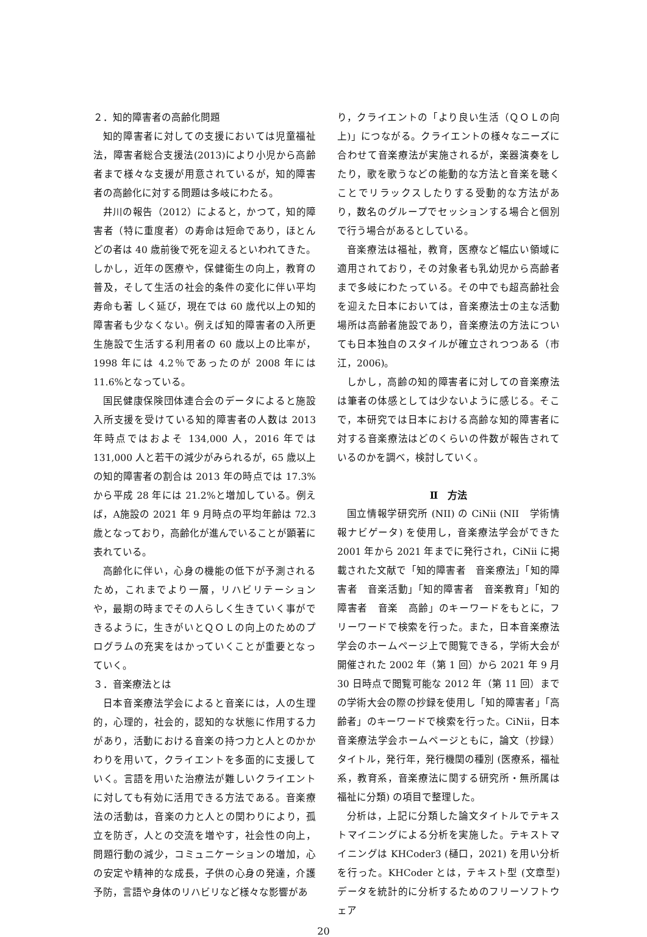２．知的障害者の高齢化問題
知的障害者に対しての支援においては児童福祉法，障害者総合支援法(2013)により小児から高齢者まで様々な支援が用意されているが，知的障害者の高齢化に対する問題は多岐にわたる。
井川の報告（2012）によると，かつて，知的障害者（特に重度者）の寿命は短命であり，ほとんどの者は 40 歳前後で死を迎えるといわれてきた。しかし，近年の医療や，保健衛生の向上，教育の普及，そして生活の社会的条件の変化に伴い平均寿命も著 しく延び，現在では 60 歳代以上の知的障害者も少なくない。例えば知的障害者の入所更生施設で生活する利用者の 60 歳以上の比率が，1998 年には 4.2％であったのが 2008 年には 11.6%となっている。
国民健康保険団体連合会のデータによると施設入所支援を受けている知的障害者の人数は 2013 年時点ではおよそ 134,000 人，2016 年では 131,000 人と若干の減少がみられるが，65 歳以上の知的障害者の割合は 2013 年の時点では 17.3% から平成 28 年には 21.2%と増加している。例えば，A施設の 2021 年 9 月時点の平均年齢は 72.3 歳となっており，高齢化が進んでいることが顕著に表れている。
高齢化に伴い，心身の機能の低下が予測されるため，これまでより一層，リハビリテーションや，最期の時までその人らしく生きていく事ができるように，生きがいとＱＯＬの向上のためのプログラムの充実をはかっていくことが重要となっていく。
３．音楽療法とは
日本音楽療法学会によると音楽には，人の生理的，心理的，社会的，認知的な状態に作用する力があり，活動における音楽の持つ力と人とのかかわりを用いて，クライエントを多面的に支援していく。言語を用いた治療法が難しいクライエントに対しても有効に活用できる方法である。音楽療法の活動は，音楽の力と人との関わりにより，孤立を防ぎ，人との交流を増やす，社会性の向上，問題行動の減少，コミュニケーションの増加，心の安定や精神的な成長，子供の心身の発達，介護予防，言語や身体のリハビリなど様々な影響があ
り，クライエントの「より良い生活（ＱＯＬの向上)」につながる。クライエントの様々なニーズに合わせて音楽療法が実施されるが，楽器演奏をしたり，歌を歌うなどの能動的な方法と音楽を聴くことでリラックスしたりする受動的な方法があり，数名のグループでセッションする場合と個別で行う場合があるとしている。
音楽療法は福祉，教育，医療など幅広い領域に適用されており，その対象者も乳幼児から高齢者まで多岐にわたっている。その中でも超高齢社会を迎えた日本においては，音楽療法士の主な活動場所は高齢者施設であり，音楽療法の方法についても日本独自のスタイルが確立されつつある（市江，2006)。
しかし，高齢の知的障害者に対しての音楽療法は筆者の体感としては少ないように感じる。そこで，本研究では日本における高齢な知的障害者に対する音楽療法はどのくらいの件数が報告されているのかを調べ，検討していく。
Ⅱ　方法
国立情報学研究所 (NII) の CiNii (NII　学術情報ナビゲータ) を使用し，音楽療法学会ができた 2001 年から 2021 年までに発行され，CiNii に掲載された文献で「知的障害者　音楽療法」「知的障害者　音楽活動」「知的障害者　音楽教育」「知的障害者　音楽　高齢」のキーワードをもとに，フリーワードで検索を行った。また，日本音楽療法学会のホームページ上で閲覧できる，学術大会が開催された 2002 年（第 1 回）から 2021 年 9 月 30 日時点で閲覧可能な 2012 年（第 11 回）までの学術大会の際の抄録を使用し「知的障害者」「高齢者」のキーワードで検索を行った。CiNii，日本音楽療法学会ホームページともに，論文（抄録）タイトル，発行年，発行機関の種別 (医療系，福祉系，教育系，音楽療法に関する研究所・無所属は福祉に分類) の項目で整理した。
分析は，上記に分類した論文タイトルでテキストマイニングによる分析を実施した。テキストマイニングは KHCoder3 (樋口，2021) を用い分析を行った。KHCoder とは，テキスト型 (文章型) データを統計的に分析するためのフリーソフトウェア
20